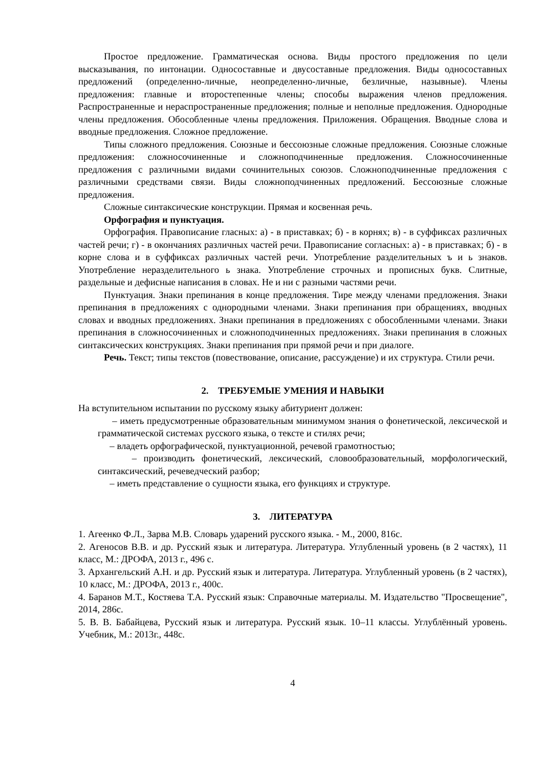Простое предложение. Грамматическая основа. Виды простого предложения по цели высказывания, по интонации. Односоставные и двусоставные предложения. Виды односоставных предложений (определенно-личные, неопределенно-личные, безличные, назывные). Члены предложения: главные и второстепенные члены; способы выражения членов предложения. Распространенные и нераспространенные предложения; полные и неполные предложения. Однородные члены предложения. Обособленные члены предложения. Приложения. Обращения. Вводные слова и вводные предложения. Сложное предложение.
Типы сложного предложения. Союзные и бессоюзные сложные предложения. Союзные сложные предложения: сложносочиненные и сложноподчиненные предложения. Сложносочиненные предложения с различными видами сочинительных союзов. Сложноподчиненные предложения с различными средствами связи. Виды сложноподчиненных предложений. Бессоюзные сложные предложения.
Сложные синтаксические конструкции. Прямая и косвенная речь.
Орфография и пунктуация.
Орфография. Правописание гласных: а) - в приставках; б) - в корнях; в) - в суффиксах различных частей речи; г) - в окончаниях различных частей речи. Правописание согласных: а) - в приставках; б) - в корне слова и в суффиксах различных частей речи. Употребление разделительных ъ и ь знаков. Употребление неразделительного ь знака. Употребление строчных и прописных букв. Слитные, раздельные и дефисные написания в словах. Не и ни с разными частями речи.
Пунктуация. Знаки препинания в конце предложения. Тире между членами предложения. Знаки препинания в предложениях с однородными членами. Знаки препинания при обращениях, вводных словах и вводных предложениях. Знаки препинания в предложениях с обособленными членами. Знаки препинания в сложносочиненных и сложноподчиненных предложениях. Знаки препинания в сложных синтаксических конструкциях. Знаки препинания при прямой речи и при диалоге.
Речь. Текст; типы текстов (повествование, описание, рассуждение) и их структура. Стили речи.
2. ТРЕБУЕМЫЕ УМЕНИЯ И НАВЫКИ
На вступительном испытании по русскому языку абитуриент должен:
– иметь предусмотренные образовательным минимумом знания о фонетической, лексической и грамматической системах русского языка, о тексте и стилях речи;
– владеть орфографической, пунктуационной, речевой грамотностью;
– производить фонетический, лексический, словообразовательный, морфологический, синтаксический, речеведческий разбор;
– иметь представление о сущности языка, его функциях и структуре.
3. ЛИТЕРАТУРА
1. Агеенко Ф.Л., Зарва М.В. Словарь ударений русского языка. - М., 2000, 816с.
2. Агеносов В.В. и др. Русский язык и литература. Литература. Углубленный уровень (в 2 частях), 11 класс, М.: ДРОФА, 2013 г., 496 с.
3. Архангельский А.Н. и др. Русский язык и литература. Литература. Углубленный уровень (в 2 частях), 10 класс, М.: ДРОФА, 2013 г., 400с.
4. Баранов М.Т., Костяева Т.А. Русский язык: Справочные материалы. М. Издательство "Просвещение", 2014, 286с.
5. В. В. Бабайцева, Русский язык и литература. Русский язык. 10–11 классы. Углублённый уровень. Учебник, М.: 2013г., 448с.
4